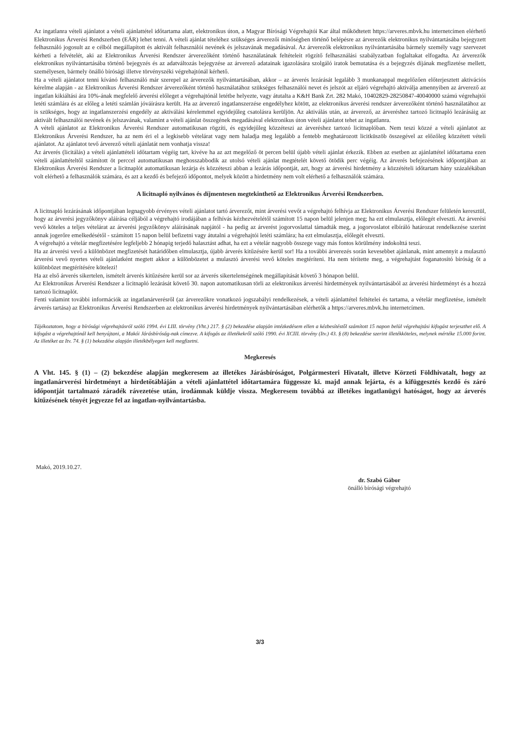Az ingatlanra vételi ajánlatot a vételi ajánlattétel időtartama alatt, elektronikus úton, a Magyar Bírósági Végrehajtói Kar által működtetett https://arveres.mbvk.hu internetcímen elérhető Elektronikus Árverési Rendszerben (EÁR) lehet tenni. A vételi ajánlat tételéhez szükséges árverezői minőségben történő belépésre az árverezők elektronikus nyilvántartásába bejegyzett felhasználó jogosult az e célból megállapított és aktivált felhasználói nevének és jelszavának megadásával. Az árverezők elektronikus nyilvántartásába bármely személy vagy szervezet kérheti a felvételét, aki az Elektronikus Árverési Rendszer árverezőként történő használatának feltételeit rögzítő felhasználási szabályzatban foglaltakat elfogadta. Az árverezők elektronikus nyilvántartásába történő bejegyzés és az adatváltozás bejegyzése az árverező adatainak igazolására szolgáló iratok bemutatása és a bejegyzés díjának megfizetése mellett, személyesen, bármely önálló bírósági illetve törvényszéki végrehajtónál kérhető.
Ha a vételi ajánlatot tenni kívánó felhasználó már szerepel az árverezők nyilvántartásában, akkor – az árverés lezárását legalább 3 munkanappal megelőzően előterjesztett aktivációs kérelme alapján - az Elektronikus Árverési Rendszer árverezőként történő használatához szükséges felhasználói nevet és jelszót az eljáró végrehajtó aktiválja amennyiben az árverező az ingatlan kikiáltási ára 10%-ának megfelelő árverési előleget a végrehajtónál letétbe helyezte, vagy átutalta a K&H Bank Zrt. 282 Makó, 10402829-28250847-40040000 számú végrehajtói letéti számlára és az előleg a letéti számlán jóváírásra került. Ha az árverező ingatlanszerzése engedélyhez kötött, az elektronikus árverési rendszer árverezőként történő használatához az is szükséges, hogy az ingatlanszerzési engedély az aktiválási kérelemmel egyidejűleg csatolásra kerüljön. Az aktiválás után, az árverező, az árveréshez tartozó licitnapló lezárásáig az aktivált felhasználói nevének és jelszavának, valamint a vételi ajánlat összegének megadásával elektronikus úton vételi ajánlatot tehet az ingatlanra.
A vételi ajánlatot az Elektronikus Árverési Rendszer automatikusan rögzíti, és egyidejűleg közzéteszi az árveréshez tartozó licitnaplóban. Nem teszi közzé a vételi ajánlatot az Elektronikus Árverési Rendszer, ha az nem éri el a legkisebb vételárat vagy nem haladja meg legalább a fentebb meghatározott licitküszöb összegével az előzőleg közzétett vételi ajánlatot. Az ajánlatot tevő árverező vételi ajánlatát nem vonhatja vissza!
Az árverés (licitálás) a vételi ajánlattételi időtartam végéig tart, kivéve ha az azt megelőző öt percen belül újabb vételi ajánlat érkezik. Ebben az esetben az ajánlattétel időtartama ezen vételi ajánlattételtől számított öt perccel automatikusan meghosszabbodik az utolsó vételi ajánlat megtételét követő ötödik perc végéig. Az árverés befejezésének időpontjában az Elektronikus Árverési Rendszer a licitnaplót automatikusan lezárja és közzéteszi abban a lezárás időpontját, azt, hogy az árverési hirdetmény a közzétételi időtartam hány százalékában volt elérhető a felhasználók számára, és azt a kezdő és befejező időpontot, melyek között a hirdetmény nem volt elérhető a felhasználók számára.
A licitnapló nyilvános és díjmentesen megtekinthető az Elektronikus Árverési Rendszerben.
A licitnapló lezárásának időpontjában legnagyobb érvényes vételi ajánlatot tartó árverezőt, mint árverési vevőt a végrehajtó felhívja az Elektronikus Árverési Rendszer felületén keresztül, hogy az árverési jegyzőkönyv aláírása céljából a végrehajtó irodájában a felhívás kézhezvételétől számított 15 napon belül jelenjen meg; ha ezt elmulasztja, előlegét elveszti. Az árverési vevő köteles a teljes vételárat az árverési jegyzőkönyv aláírásának napjától - ha pedig az árverést jogorvoslattal támadták meg, a jogorvoslatot elbíráló határozat rendelkezése szerint annak jogerőre emelkedésétől - számított 15 napon belül befizetni vagy átutalni a végrehajtói letéti számlára; ha ezt elmulasztja, előlegét elveszti.
A végrehajtó a vételár megfizetésére legfeljebb 2 hónapig terjedő halasztást adhat, ha ezt a vételár nagyobb összege vagy más fontos körülmény indokolttá teszi.
Ha az árverési vevő a különbözet megfizetését határidőben elmulasztja, újabb árverés kitűzésére kerül sor! Ha a további árverezés során kevesebbet ajánlanak, mint amennyit a mulasztó árverési vevő nyertes vételi ajánlatként megtett akkor a különbözetet a mulasztó árverési vevő köteles megtéríteni. Ha nem térítette meg, a végrehajtást foganatosító bíróság őt a különbözet megtérítésére kötelezi!
Ha az első árverés sikertelen, ismételt árverés kitűzésére kerül sor az árverés sikertelenségének megállapítását követő 3 hónapon belül.
Az Elektronikus Árverési Rendszer a licitnapló lezárását követő 30. napon automatikusan törli az elektronikus árverési hirdetmények nyilvántartásából az árverési hirdetményt és a hozzá tartozó licitnaplót.
Fenti valamint további információk az ingatlanárverésről (az árverezőkre vonatkozó jogszabályi rendelkezések, a vételi ajánlattétel feltételei és tartama, a vételár megfizetése, ismételt árverés tartása) az Elektronikus Árverési Rendszerben az elektronikus árverési hirdetmények nyilvántartásában elérhetők a https://arveres.mbvk.hu internetcímen.
Tájékoztatom, hogy a bírósági végrehajtásról szóló 1994. évi LIII. törvény (Vht.) 217. § (2) bekezdése alapján intézkedésem ellen a kézbesítéstől számított 15 napon belül végrehajtási kifogást terjeszthet elő. A kifogást a végrehajtónál kell benyújtani, a Makói Járásbíróság-nak címezve. A kifogás az illetékekről szóló 1990. évi XCIII. törvény (Itv.) 43. § (8) bekezdése szerint illetékköteles, melynek mértéke 15.000 forint. Az illetéket az Itv. 74. § (1) bekezdése alapján illetékbélyegen kell megfizetni.
Megkeresés
A Vht. 145. § (1) – (2) bekezdése alapján megkeresem az illetékes Járásbíróságot, Polgármesteri Hivatalt, illetve Körzeti Földhivatalt, hogy az ingatlanárverési hirdetményt a hirdetőtábláján a vételi ajánlattétel időtartamára függessze ki. majd annak lejárta, és a kifüggesztés kezdő és záró időpontját tartalmazó záradék rávezetése után, irodámnak küldje vissza. Megkeresem továbbá az illetékes ingatlanügyi hatóságot, hogy az árverés kitűzésének tényét jegyezze fel az ingatlan-nyilvántartásba.
Makó, 2019.10.27.
dr. Szabó Gábor
önálló bírósági végrehajtó
3/3